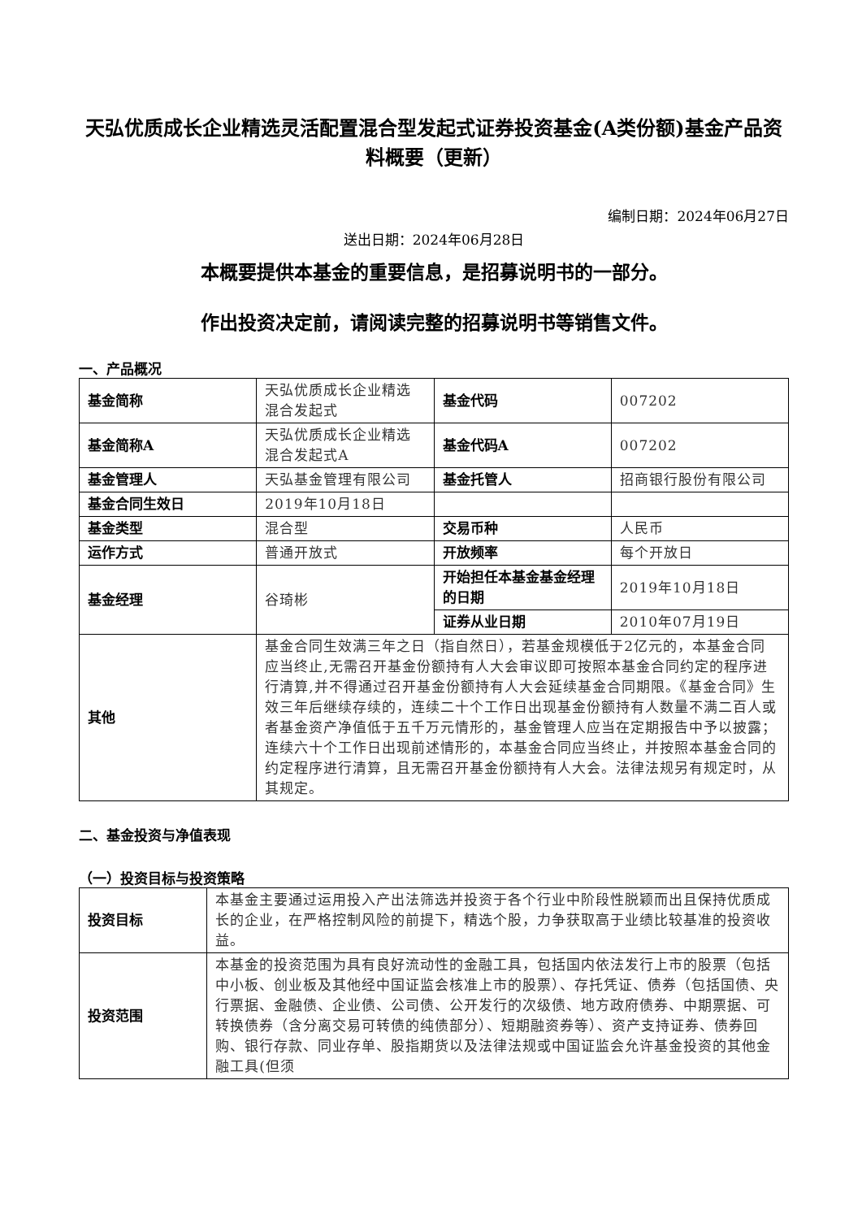天弘优质成长企业精选灵活配置混合型发起式证券投资基金(A类份额)基金产品资料概要（更新）
编制日期：2024年06月27日
送出日期：2024年06月28日
本概要提供本基金的重要信息，是招募说明书的一部分。
作出投资决定前，请阅读完整的招募说明书等销售文件。
一、产品概况
| 基金简称 | 天弘优质成长企业精选混合发起式 | 基金代码 | 007202 |
| 基金简称A | 天弘优质成长企业精选混合发起式A | 基金代码A | 007202 |
| 基金管理人 | 天弘基金管理有限公司 | 基金托管人 | 招商银行股份有限公司 |
| 基金合同生效日 | 2019年10月18日 | | |
| 基金类型 | 混合型 | 交易币种 | 人民币 |
| 运作方式 | 普通开放式 | 开放频率 | 每个开放日 |
| 基金经理 | 谷琦彬 | 开始担任本基金基金经理的日期 | 2019年10月18日 |
| | | 证券从业日期 | 2010年07月19日 |
| 其他 | 基金合同生效满三年之日（指自然日），若基金规模低于2亿元的，本基金合同应当终止,无需召开基金份额持有人大会审议即可按照本基金合同约定的程序进行清算,并不得通过召开基金份额持有人大会延续基金合同期限。《基金合同》生效三年后继续存续的，连续二十个工作日出现基金份额持有人数量不满二百人或者基金资产净值低于五千万元情形的，基金管理人应当在定期报告中予以披露；连续六十个工作日出现前述情形的，本基金合同应当终止，并按照本基金合同的约定程序进行清算，且无需召开基金份额持有人大会。法律法规另有规定时，从其规定。 | | |
二、基金投资与净值表现
（一）投资目标与投资策略
| 投资目标 | 本基金主要通过运用投入产出法筛选并投资于各个行业中阶段性脱颖而出且保持优质成长的企业，在严格控制风险的前提下，精选个股，力争获取高于业绩比较基准的投资收益。 |
| 投资范围 | 本基金的投资范围为具有良好流动性的金融工具，包括国内依法发行上市的股票（包括中小板、创业板及其他经中国证监会核准上市的股票）、存托凭证、债券（包括国债、央行票据、金融债、企业债、公司债、公开发行的次级债、地方政府债券、中期票据、可转换债券（含分离交易可转债的纯债部分）、短期融资券等）、资产支持证券、债券回购、银行存款、同业存单、股指期货以及法律法规或中国证监会允许基金投资的其他金融工具(但须 |